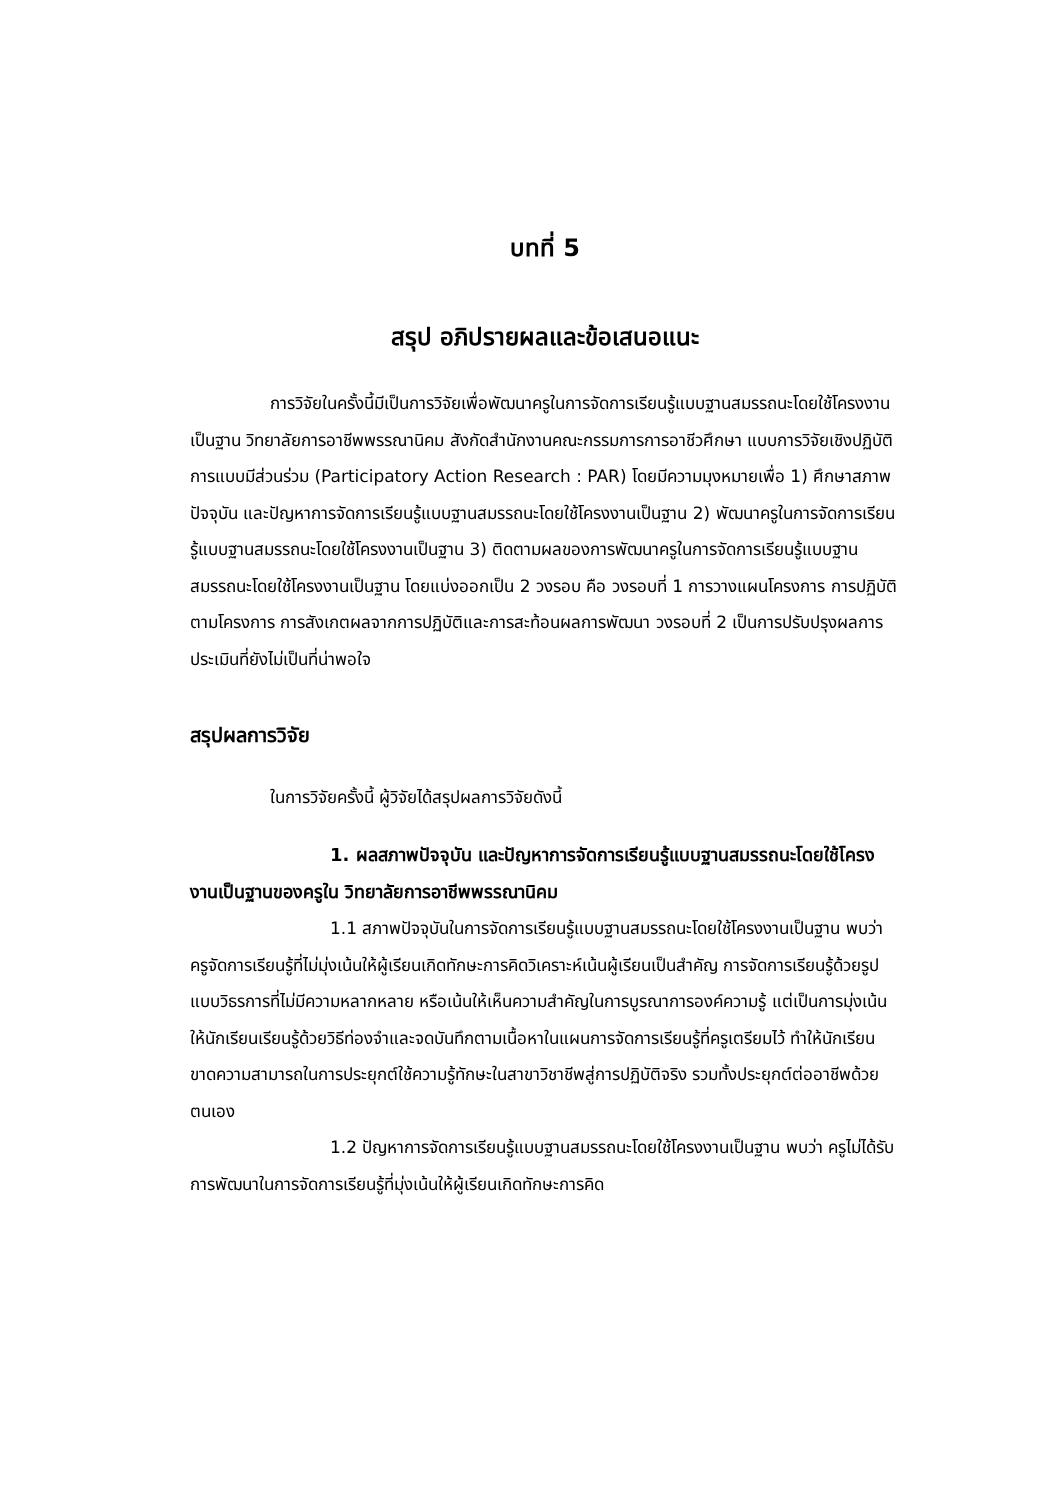บทที่ 5
สรุป อภิปรายผลและข้อเสนอแนะ
การวิจัยในครั้งนี้มีเป็นการวิจัยเพื่อพัฒนาครูในการจัดการเรียนรู้แบบฐานสมรรถนะโดยใช้โครงงานเป็นฐาน วิทยาลัยการอาชีพพรรณานิคม สังกัดสำนักงานคณะกรรมการการอาชีวศึกษา แบบการวิจัยเชิงปฏิบัติการแบบมีส่วนร่วม (Participatory Action Research : PAR) โดยมีความมุงหมายเพื่อ 1) ศึกษาสภาพปัจจุบัน และปัญหาการจัดการเรียนรู้แบบฐานสมรรถนะโดยใช้โครงงานเป็นฐาน 2) พัฒนาครูในการจัดการเรียนรู้แบบฐานสมรรถนะโดยใช้โครงงานเป็นฐาน 3) ติดตามผลของการพัฒนาครูในการจัดการเรียนรู้แบบฐานสมรรถนะโดยใช้โครงงานเป็นฐาน โดยแบ่งออกเป็น 2 วงรอบ คือ วงรอบที่ 1 การวางแผนโครงการ การปฏิบัติตามโครงการ การสังเกตผลจากการปฏิบัติและการสะท้อนผลการพัฒนา วงรอบที่ 2 เป็นการปรับปรุงผลการประเมินที่ยังไม่เป็นที่น่าพอใจ
สรุปผลการวิจัย
ในการวิจัยครั้งนี้ ผู้วิจัยได้สรุปผลการวิจัยดังนี้
1. ผลสภาพปัจจุบัน และปัญหาการจัดการเรียนรู้แบบฐานสมรรถนะโดยใช้โครงงานเป็นฐานของครูใน วิทยาลัยการอาชีพพรรณานิคม
1.1 สภาพปัจจุบันในการจัดการเรียนรู้แบบฐานสมรรถนะโดยใช้โครงงานเป็นฐาน พบว่า ครูจัดการเรียนรู้ที่ไม่มุ่งเน้นให้ผู้เรียนเกิดทักษะการคิดวิเคราะห์เน้นผู้เรียนเป็นสำคัญ การจัดการเรียนรู้ด้วยรูปแบบวิธรการที่ไม่มีความหลากหลาย หรือเน้นให้เห็นความสำคัญในการบูรณาการองค์ความรู้ แต่เป็นการมุ่งเน้นให้นักเรียนเรียนรู้ด้วยวิธีท่องจำและจดบันทึกตามเนื้อหาในแผนการจัดการเรียนรู้ที่ครูเตรียมไว้ ทำให้นักเรียนขาดความสามารถในการประยุกต์ใช้ความรู้ทักษะในสาขาวิชาชีพสู่การปฏิบัติจริง รวมทั้งประยุกต์ต่ออาชีพด้วยตนเอง
1.2 ปัญหาการจัดการเรียนรู้แบบฐานสมรรถนะโดยใช้โครงงานเป็นฐาน พบว่า ครูไม่ได้รับการพัฒนาในการจัดการเรียนรู้ที่มุ่งเน้นให้ผู้เรียนเกิดทักษะการคิด